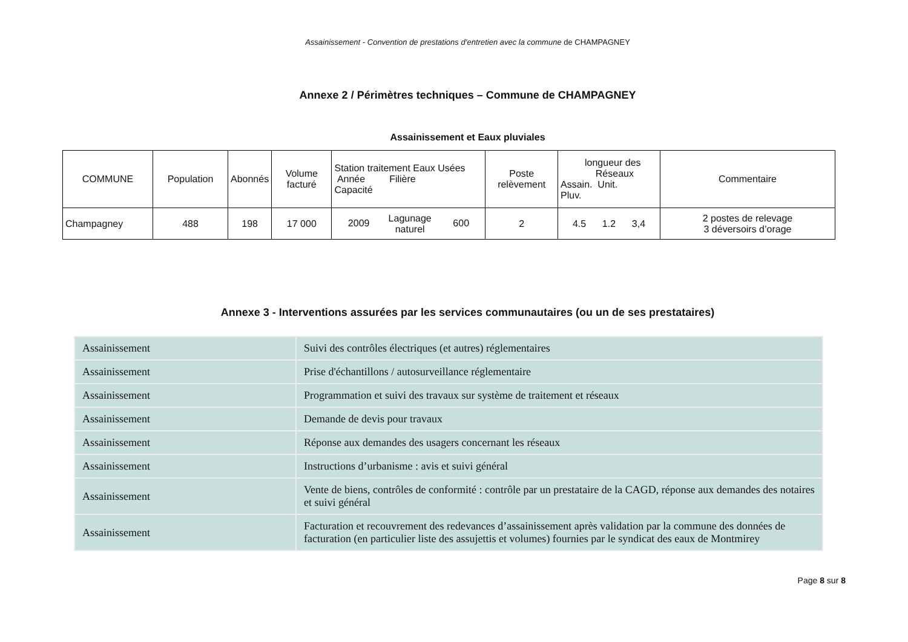Assainissement - Convention de prestations d’entretien avec la commune de CHAMPAGNEY
Annexe 2 / Périmètres techniques – Commune de CHAMPAGNEY
Assainissement et Eaux pluviales
| COMMUNE | Population | Abonnés | Volume facturé | Station traitement Eaux Usées Année Filière Capacité | Poste relèvement | longueur des Réseaux Assain. Unit. Pluv. | Commentaire |
| Champagney | 488 | 198 | 17 000 | 2009 Lagunage naturel 600 | 2 | 4.5 1.2 3,4 | 2 postes de relevage 3 déversoirs d’orage |
Annexe 3 - Interventions assurées par les services communautaires (ou un de ses prestataires)
| Assainissement | Suivi des contrôles électriques (et autres) réglementaires |
| Assainissement | Prise d'échantillons / autosurveillance réglementaire |
| Assainissement | Programmation et suivi des travaux sur système de traitement et réseaux |
| Assainissement | Demande de devis pour travaux |
| Assainissement | Réponse aux demandes des usagers concernant les réseaux |
| Assainissement | Instructions d’urbanisme : avis et suivi général |
| Assainissement | Vente de biens, contrôles de conformité : contrôle par un prestataire de la CAGD, réponse aux demandes des notaires et suivi général |
| Assainissement | Facturation et recouvrement des redevances d’assainissement après validation par la commune des données de facturation (en particulier liste des assujettis et volumes) fournies par le syndicat des eaux de Montmirey |
Page 8 sur 8